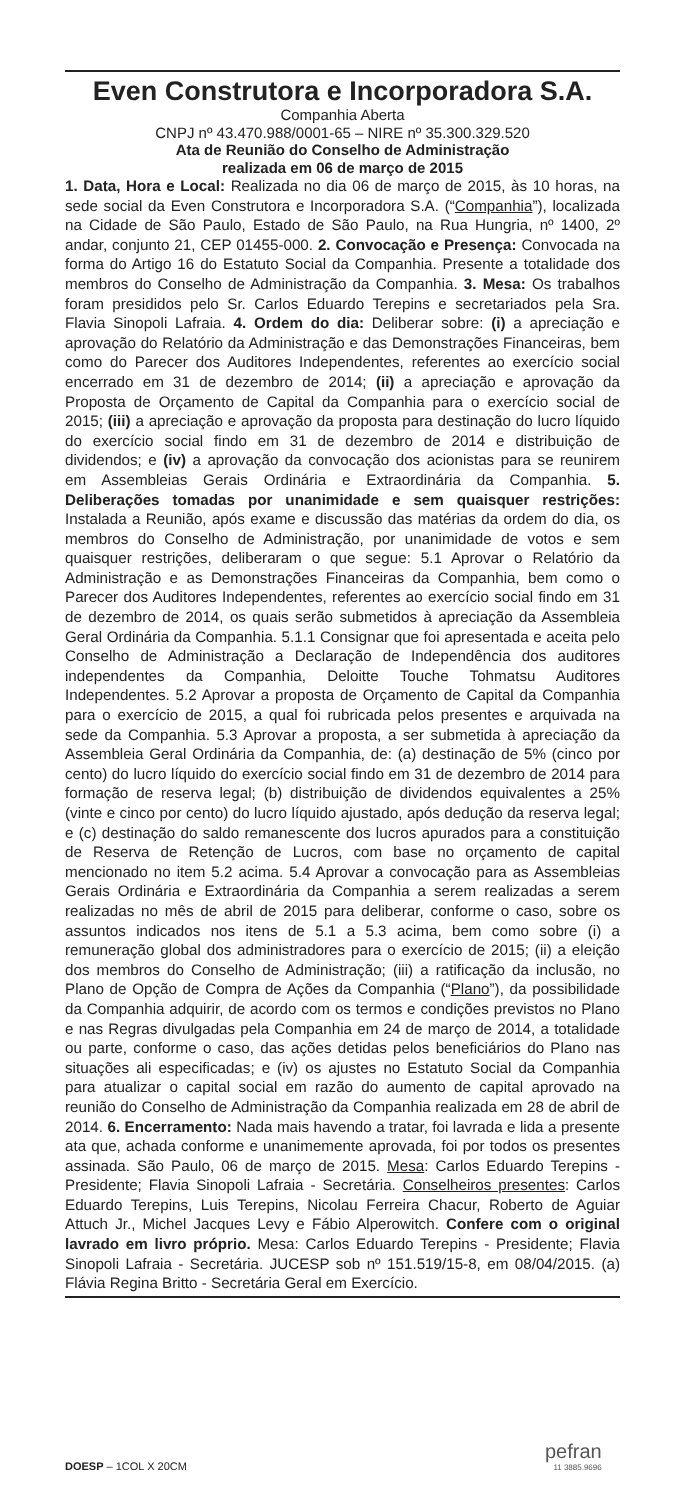Even Construtora e Incorporadora S.A.
Companhia Aberta
CNPJ nº 43.470.988/0001-65 – NIRE nº 35.300.329.520
Ata de Reunião do Conselho de Administração
realizada em 06 de março de 2015
1. Data, Hora e Local: Realizada no dia 06 de março de 2015, às 10 horas, na sede social da Even Construtora e Incorporadora S.A. (“Companhia”), localizada na Cidade de São Paulo, Estado de São Paulo, na Rua Hungria, nº 1400, 2º andar, conjunto 21, CEP 01455-000. 2. Convocação e Presença: Convocada na forma do Artigo 16 do Estatuto Social da Companhia. Presente a totalidade dos membros do Conselho de Administração da Companhia. 3. Mesa: Os trabalhos foram presididos pelo Sr. Carlos Eduardo Terepins e secretariados pela Sra. Flavia Sinopoli Lafraia. 4. Ordem do dia: Deliberar sobre: (i) a apreciação e aprovação do Relatório da Administração e das Demonstrações Financeiras, bem como do Parecer dos Auditores Independentes, referentes ao exercício social encerrado em 31 de dezembro de 2014; (ii) a apreciação e aprovação da Proposta de Orçamento de Capital da Companhia para o exercício social de 2015; (iii) a apreciação e aprovação da proposta para destinação do lucro líquido do exercício social findo em 31 de dezembro de 2014 e distribuição de dividendos; e (iv) a aprovação da convocação dos acionistas para se reunirem em Assembleias Gerais Ordinária e Extraordinária da Companhia. 5. Deliberações tomadas por unanimidade e sem quaisquer restrições: Instalada a Reunião, após exame e discussão das matérias da ordem do dia, os membros do Conselho de Administração, por unanimidade de votos e sem quaisquer restrições, deliberaram o que segue: 5.1 Aprovar o Relatório da Administração e as Demonstrações Financeiras da Companhia, bem como o Parecer dos Auditores Independentes, referentes ao exercício social findo em 31 de dezembro de 2014, os quais serão submetidos à apreciação da Assembleia Geral Ordinária da Companhia. 5.1.1 Consignar que foi apresentada e aceita pelo Conselho de Administração a Declaração de Independência dos auditores independentes da Companhia, Deloitte Touche Tohmatsu Auditores Independentes. 5.2 Aprovar a proposta de Orçamento de Capital da Companhia para o exercício de 2015, a qual foi rubricada pelos presentes e arquivada na sede da Companhia. 5.3 Aprovar a proposta, a ser submetida à apreciação da Assembleia Geral Ordinária da Companhia, de: (a) destinação de 5% (cinco por cento) do lucro líquido do exercício social findo em 31 de dezembro de 2014 para formação de reserva legal; (b) distribuição de dividendos equivalentes a 25% (vinte e cinco por cento) do lucro líquido ajustado, após dedução da reserva legal; e (c) destinação do saldo remanescente dos lucros apurados para a constituição de Reserva de Retenção de Lucros, com base no orçamento de capital mencionado no item 5.2 acima. 5.4 Aprovar a convocação para as Assembleias Gerais Ordinária e Extraordinária da Companhia a serem realizadas a serem realizadas no mês de abril de 2015 para deliberar, conforme o caso, sobre os assuntos indicados nos itens de 5.1 a 5.3 acima, bem como sobre (i) a remuneração global dos administradores para o exercício de 2015; (ii) a eleição dos membros do Conselho de Administração; (iii) a ratificação da inclusão, no Plano de Opção de Compra de Ações da Companhia (“Plano”), da possibilidade da Companhia adquirir, de acordo com os termos e condições previstos no Plano e nas Regras divulgadas pela Companhia em 24 de março de 2014, a totalidade ou parte, conforme o caso, das ações detidas pelos beneficiários do Plano nas situações ali especificadas; e (iv) os ajustes no Estatuto Social da Companhia para atualizar o capital social em razão do aumento de capital aprovado na reunião do Conselho de Administração da Companhia realizada em 28 de abril de 2014. 6. Encerramento: Nada mais havendo a tratar, foi lavrada e lida a presente ata que, achada conforme e unanimemente aprovada, foi por todos os presentes assinada. São Paulo, 06 de março de 2015. Mesa: Carlos Eduardo Terepins - Presidente; Flavia Sinopoli Lafraia - Secretária. Conselheiros presentes: Carlos Eduardo Terepins, Luis Terepins, Nicolau Ferreira Chacur, Roberto de Aguiar Attuch Jr., Michel Jacques Levy e Fábio Alperowitch. Confere com o original lavrado em livro próprio. Mesa: Carlos Eduardo Terepins - Presidente; Flavia Sinopoli Lafraia - Secretária. JUCESP sob nº 151.519/15-8, em 08/04/2015. (a) Flávia Regina Britto - Secretária Geral em Exercício.
pefran
11 3885.9696
DOESP – 1COL X 20CM